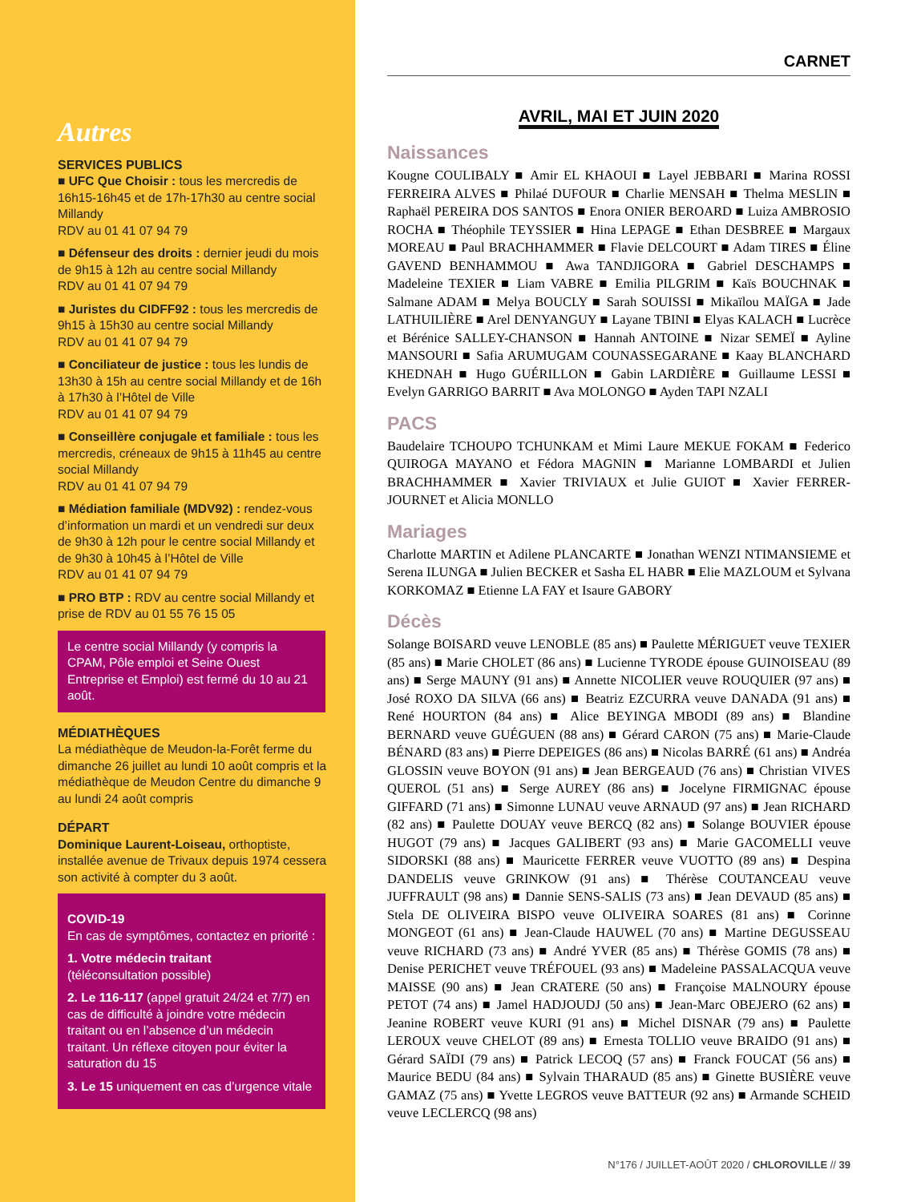Autres
SERVICES PUBLICS
■ UFC Que Choisir : tous les mercredis de 16h15-16h45 et de 17h-17h30 au centre social Millandy
RDV au 01 41 07 94 79
■ Défenseur des droits : dernier jeudi du mois de 9h15 à 12h au centre social Millandy
RDV au 01 41 07 94 79
■ Juristes du CIDFF92 : tous les mercredis de 9h15 à 15h30 au centre social Millandy
RDV au 01 41 07 94 79
■ Conciliateur de justice : tous les lundis de 13h30 à 15h au centre social Millandy et de 16h à 17h30 à l’Hôtel de Ville
RDV au 01 41 07 94 79
■ Conseillère conjugale et familiale : tous les mercredis, créneaux de 9h15 à 11h45 au centre social Millandy
RDV au 01 41 07 94 79
■ Médiation familiale (MDV92) : rendez-vous d’information un mardi et un vendredi sur deux de 9h30 à 12h pour le centre social Millandy et de 9h30 à 10h45 à l’Hôtel de Ville
RDV au 01 41 07 94 79
■ PRO BTP : RDV au centre social Millandy et prise de RDV au 01 55 76 15 05
Le centre social Millandy (y compris la CPAM, Pôle emploi et Seine Ouest Entreprise et Emploi) est fermé du 10 au 21 août.
MÉDIATHÈQUES
La médiathèque de Meudon-la-Forêt ferme du dimanche 26 juillet au lundi 10 août compris et la médiathèque de Meudon Centre du dimanche 9 au lundi 24 août compris
DÉPART
Dominique Laurent-Loiseau, orthoptiste, installée avenue de Trivaux depuis 1974 cessera son activité à compter du 3 août.
COVID-19
En cas de symptômes, contactez en priorité :
1. Votre médecin traitant
(téléconsultation possible)
2. Le 116-117 (appel gratuit 24/24 et 7/7) en cas de difficulté à joindre votre médecin traitant ou en l’absence d’un médecin traitant. Un réflexe citoyen pour éviter la saturation du 15
3. Le 15 uniquement en cas d’urgence vitale
CARNET
AVRIL, MAI ET JUIN 2020
Naissances
Kougne COULIBALY ■ Amir EL KHAOUI ■ Layel JEBBARI ■ Marina ROSSI FERREIRA ALVES ■ Philaé DUFOUR ■ Charlie MENSAH ■ Thelma MESLIN ■ Raphaël PEREIRA DOS SANTOS ■ Enora ONIER BEROARD ■ Luiza AMBROSIO ROCHA ■ Théophile TEYSSIER ■ Hina LEPAGE ■ Ethan DESBREE ■ Margaux MOREAU ■ Paul BRACHHAMMER ■ Flavie DELCOURT ■ Adam TIRES ■ Éline GAVEND BENHAMMOU ■ Awa TANDJIGORA ■ Gabriel DESCHAMPS ■ Madeleine TEXIER ■ Liam VABRE ■ Emilia PILGRIM ■ Kaïs BOUCHNAK ■ Salmane ADAM ■ Melya BOUCLY ■ Sarah SOUISSI ■ Mikaïlou MAÏGA ■ Jade LATHUILIÈRE ■ Arel DENYANGUY ■ Layane TBINI ■ Elyas KALACH ■ Lucrèce et Bérénice SALLEY-CHANSON ■ Hannah ANTOINE ■ Nizar SEMEÏ ■ Ayline MANSOURI ■ Safia ARUMUGAM COUNASSEGARANE ■ Kaay BLANCHARD KHEDNAH ■ Hugo GUÉRILLON ■ Gabin LARDIÈRE ■ Guillaume LESSI ■ Evelyn GARRIGO BARRIT ■ Ava MOLONGO ■ Ayden TAPI NZALI
PACS
Baudelaire TCHOUPO TCHUNKAM et Mimi Laure MEKUE FOKAM ■ Federico QUIROGA MAYANO et Fédora MAGNIN ■ Marianne LOMBARDI et Julien BRACHHAMMER ■ Xavier TRIVIAUX et Julie GUIOT ■ Xavier FERRER-JOURNET et Alicia MONLLO
Mariages
Charlotte MARTIN et Adilene PLANCARTE ■ Jonathan WENZI NTIMANSIEME et Serena ILUNGA ■ Julien BECKER et Sasha EL HABR ■ Elie MAZLOUM et Sylvana KORKOMAZ ■ Etienne LA FAY et Isaure GABORY
Décès
Solange BOISARD veuve LENOBLE (85 ans) ■ Paulette MÉRIGUET veuve TEXIER (85 ans) ■ Marie CHOLET (86 ans) ■ Lucienne TYRODE épouse GUINOISEAU (89 ans) ■ Serge MAUNY (91 ans) ■ Annette NICOLIER veuve ROUQUIER (97 ans) ■ José ROXO DA SILVA (66 ans) ■ Beatriz EZCURRA veuve DANADA (91 ans) ■ René HOURTON (84 ans) ■ Alice BEYINGA MBODI (89 ans) ■ Blandine BERNARD veuve GUÉGUEN (88 ans) ■ Gérard CARON (75 ans) ■ Marie-Claude BÉNARD (83 ans) ■ Pierre DEPEIGES (86 ans) ■ Nicolas BARRÉ (61 ans) ■ Andréa GLOSSIN veuve BOYON (91 ans) ■ Jean BERGEAUD (76 ans) ■ Christian VIVES QUEROL (51 ans) ■ Serge AUREY (86 ans) ■ Jocelyne FIRMIGNAC épouse GIFFARD (71 ans) ■ Simonne LUNAU veuve ARNAUD (97 ans) ■ Jean RICHARD (82 ans) ■ Paulette DOUAY veuve BERCQ (82 ans) ■ Solange BOUVIER épouse HUGOT (79 ans) ■ Jacques GALIBERT (93 ans) ■ Marie GACOMELLI veuve SIDORSKI (88 ans) ■ Mauricette FERRER veuve VUOTTO (89 ans) ■ Despina DANDELIS veuve GRINKOW (91 ans) ■ Thérèse COUTANCEAU veuve JUFFRAULT (98 ans) ■ Dannie SENS-SALIS (73 ans) ■ Jean DEVAUD (85 ans) ■ Stela DE OLIVEIRA BISPO veuve OLIVEIRA SOARES (81 ans) ■ Corinne MONGEOT (61 ans) ■ Jean-Claude HAUWEL (70 ans) ■ Martine DEGUSSEAU veuve RICHARD (73 ans) ■ André YVER (85 ans) ■ Thérèse GOMIS (78 ans) ■ Denise PERICHET veuve TRÉFOUEL (93 ans) ■ Madeleine PASSALACQUA veuve MAISSE (90 ans) ■ Jean CRATERE (50 ans) ■ Françoise MALNOURY épouse PETOT (74 ans) ■ Jamel HADJOUDJ (50 ans) ■ Jean-Marc OBEJERO (62 ans) ■ Jeanine ROBERT veuve KURI (91 ans) ■ Michel DISNAR (79 ans) ■ Paulette LEROUX veuve CHELOT (89 ans) ■ Ernesta TOLLIO veuve BRAIDO (91 ans) ■ Gérard SAÏDI (79 ans) ■ Patrick LECOQ (57 ans) ■ Franck FOUCAT (56 ans) ■ Maurice BEDU (84 ans) ■ Sylvain THARAUD (85 ans) ■ Ginette BUSIÈRE veuve GAMAZ (75 ans) ■ Yvette LEGROS veuve BATTEUR (92 ans) ■ Armande SCHEID veuve LECLERCQ (98 ans)
N°176 / JUILLET-AOÛT 2020 / CHLOROVILLE // 39